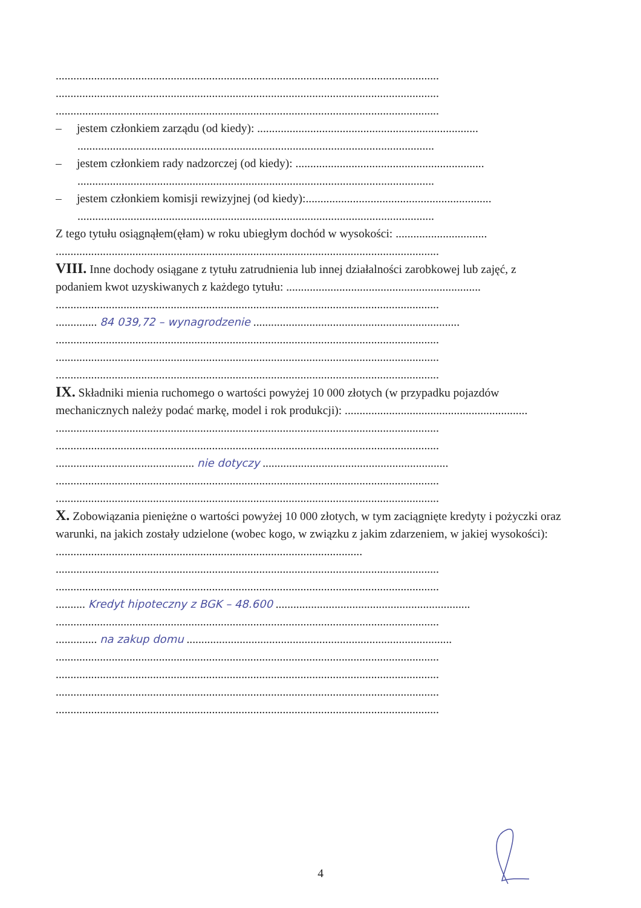..................................................................................................................................
..................................................................................................................................
..................................................................................................................................
– jestem członkiem zarządu (od kiedy): ...........................................................................
.........................................................................................................................
– jestem członkiem rady nadzorczej (od kiedy): ................................................................
.........................................................................................................................
– jestem członkiem komisji rewizyjnej (od kiedy):...............................................................
.........................................................................................................................
Z tego tytułu osiągnąłem(ęłam) w roku ubiegłym dochód w wysokości: ...............................
..................................................................................................................................
VIII. Inne dochody osiągane z tytułu zatrudnienia lub innej działalności zarobkowej lub zajęć, z podaniem kwot uzyskiwanych z każdego tytułu: ..................................................................
..................................................................................................................................
.............. 84 039,72 – wynagrodzenie ......................................................................
..................................................................................................................................
..................................................................................................................................
..................................................................................................................................
IX. Składniki mienia ruchomego o wartości powyżej 10 000 złotych (w przypadku pojazdów mechanicznych należy podać markę, model i rok produkcji): ..............................................................
..................................................................................................................................
..................................................................................................................................
............................................... nie dotyczy ...............................................................
..................................................................................................................................
..................................................................................................................................
X. Zobowiązania pieniężne o wartości powyżej 10 000 złotych, w tym zaciągnięte kredyty i pożyczki oraz warunki, na jakich zostały udzielone (wobec kogo, w związku z jakim zdarzeniem, w jakiej wysokości): ........................................................................................................
..................................................................................................................................
..................................................................................................................................
.......... Kredyt hipoteczny z BGK – 48.600 ..................................................................
..................................................................................................................................
.............. na zakup domu ..........................................................................................
..................................................................................................................................
..................................................................................................................................
..................................................................................................................................
..................................................................................................................................
4